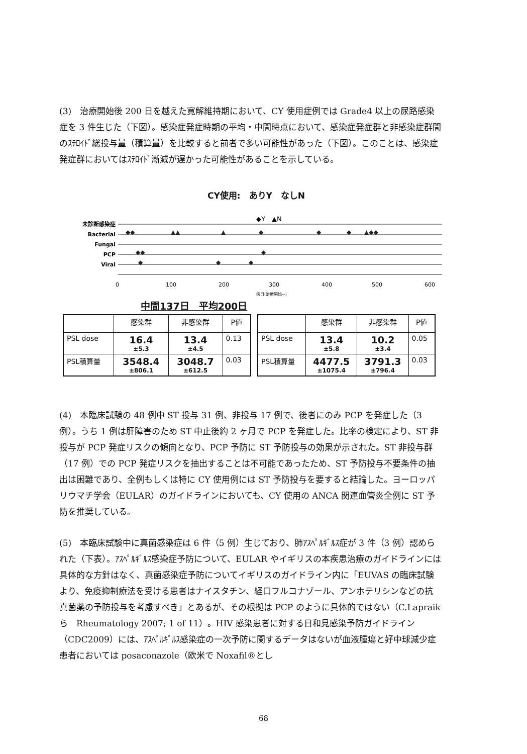(3)　治療開始後 200 日を越えた寛解維持期において、CY 使用症例では Grade4 以上の尿路感染症を 3 件生じた（下図）。感染症発症時期の平均・中間時点において、感染症発症群と非感染症群間のｽﾃﾛｲﾄﾞ総投与量（積算量）を比較すると前者で多い可能性があった（下図）。このことは、感染症発症群においてはｽﾃﾛｲﾄﾞ漸減が遅かった可能性があることを示している。
CY使用:　ありY　なしN
未診断感染症
Bacterial
Fungal
PCP
Viral
◆Y　▲N
◆◆
▲▲
▲
◆
◆
◆
▲◆◆
◆◆
◆
◆
◆
◆
0
100
200
300
400
500
600
病日(治療開始~)
中間137日　平均200日
| | 感染群 | 非感染群 | P値 |
| --- | --- | --- | --- |
| PSL dose | 16.4 ±5.3 | 13.4 ±4.5 | 0.13 |
| PSL積算量 | 3548.4 ±806.1 | 3048.7 ±612.5 | 0.03 |
| | 感染群 | 非感染群 | P値 |
| --- | --- | --- | --- |
| PSL dose | 13.4 ±5.8 | 10.2 ±3.4 | 0.05 |
| PSL積算量 | 4477.5 ±1075.4 | 3791.3 ±796.4 | 0.03 |
(4)　本臨床試験の 48 例中 ST 投与 31 例、非投与 17 例で、後者にのみ PCP を発症した（3 例）。うち 1 例は肝障害のため ST 中止後約 2 ヶ月で PCP を発症した。比率の検定により、ST 非投与が PCP 発症リスクの傾向となり、PCP 予防に ST 予防投与の効果が示された。ST 非投与群（17 例）での PCP 発症リスクを抽出することは不可能であったため、ST 予防投与不要条件の抽出は困難であり、全例もしくは特に CY 使用例には ST 予防投与を要すると結論した。ヨーロッパリウマチ学会（EULAR）のガイドラインにおいても、CY 使用の ANCA 関連血管炎全例に ST 予防を推奨している。
(5)　本臨床試験中に真菌感染症は 6 件（5 例）生じており、肺ｱｽﾍﾟﾙｷﾞﾙｽ症が 3 件（3 例）認められた（下表）。ｱｽﾍﾟﾙｷﾞﾙｽ感染症予防について、EULAR やイギリスの本疾患治療のガイドラインには具体的な方針はなく、真菌感染症予防についてイギリスのガイドライン内に「EUVAS の臨床試験より、免疫抑制療法を受ける患者はナイスタチン、経口フルコナゾール、アンホテリシンなどの抗真菌薬の予防投与を考慮すべき」とあるが、その根拠は PCP のように具体的ではない（C.Lapraik ら　Rheumatology 2007; 1 of 11）。HIV 感染患者に対する日和見感染予防ガイドライン（CDC2009）には、ｱｽﾍﾟﾙｷﾞﾙｽ感染症の一次予防に関するデータはないが血液腫瘍と好中球減少症患者においては posaconazole（欧米で Noxafil®とし
68